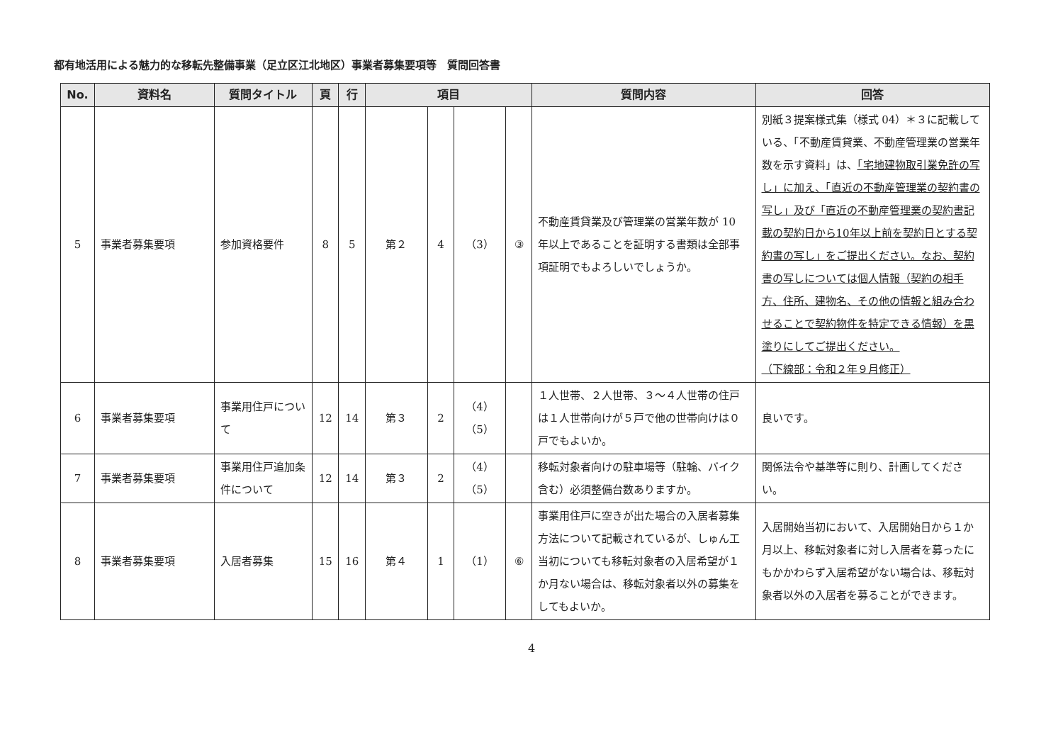都有地活用による魅力的な移転先整備事業（足立区江北地区）事業者募集要項等　質問回答書
| No. | 資料名 | 質問タイトル | 頁 | 行 | 項目 | | | | 質問内容 | 回答 |
| --- | --- | --- | --- | --- | --- | --- | --- | --- | --- | --- |
| 5 | 事業者募集要項 | 参加資格要件 | 8 | 5 | 第２ | 4 | （3） | ③ | 不動産賃貸業及び管理業の営業年数が 10 年以上であることを証明する書類は全部事項証明でもよろしいでしょうか。 | 別紙３提案様式集（様式 04）＊３に記載している、「不動産賃貸業、不動産管理業の営業年数を示す資料」は、 「宅地建物取引業免許の写し」に加え、「直近の不動産管理業の契約書の写し」及び「直近の不動産管理業の契約書記載の契約日から10年以上前を契約日とする契約書の写し」をご提出ください。なお、契約書の写しについては個人情報（契約の相手方、住所、建物名、その他の情報と組み合わせることで契約物件を特定できる情報）を黒塗りにしてご提出ください。 （下線部：令和２年９月修正） |
| 6 | 事業者募集要項 | 事業用住戸について | 12 | 14 | 第３ | 2 | （4） （5） | | １人世帯、２人世帯、３～４人世帯の住戸は１人世帯向けが５戸で他の世帯向けは０戸でもよいか。 | 良いです。 |
| 7 | 事業者募集要項 | 事業用住戸追加条件について | 12 | 14 | 第３ | 2 | （4） （5） | | 移転対象者向けの駐車場等（駐輪、バイク含む）必須整備台数ありますか。 | 関係法令や基準等に則り、計画してください。 |
| 8 | 事業者募集要項 | 入居者募集 | 15 | 16 | 第４ | 1 | （1） | ⑥ | 事業用住戸に空きが出た場合の入居者募集方法について記載されているが、しゅん工当初についても移転対象者の入居希望が１か月ない場合は、移転対象者以外の募集をしてもよいか。 | 入居開始当初において、入居開始日から１か月以上、移転対象者に対し入居者を募ったにもかかわらず入居希望がない場合は、移転対象者以外の入居者を募ることができます。 |
4